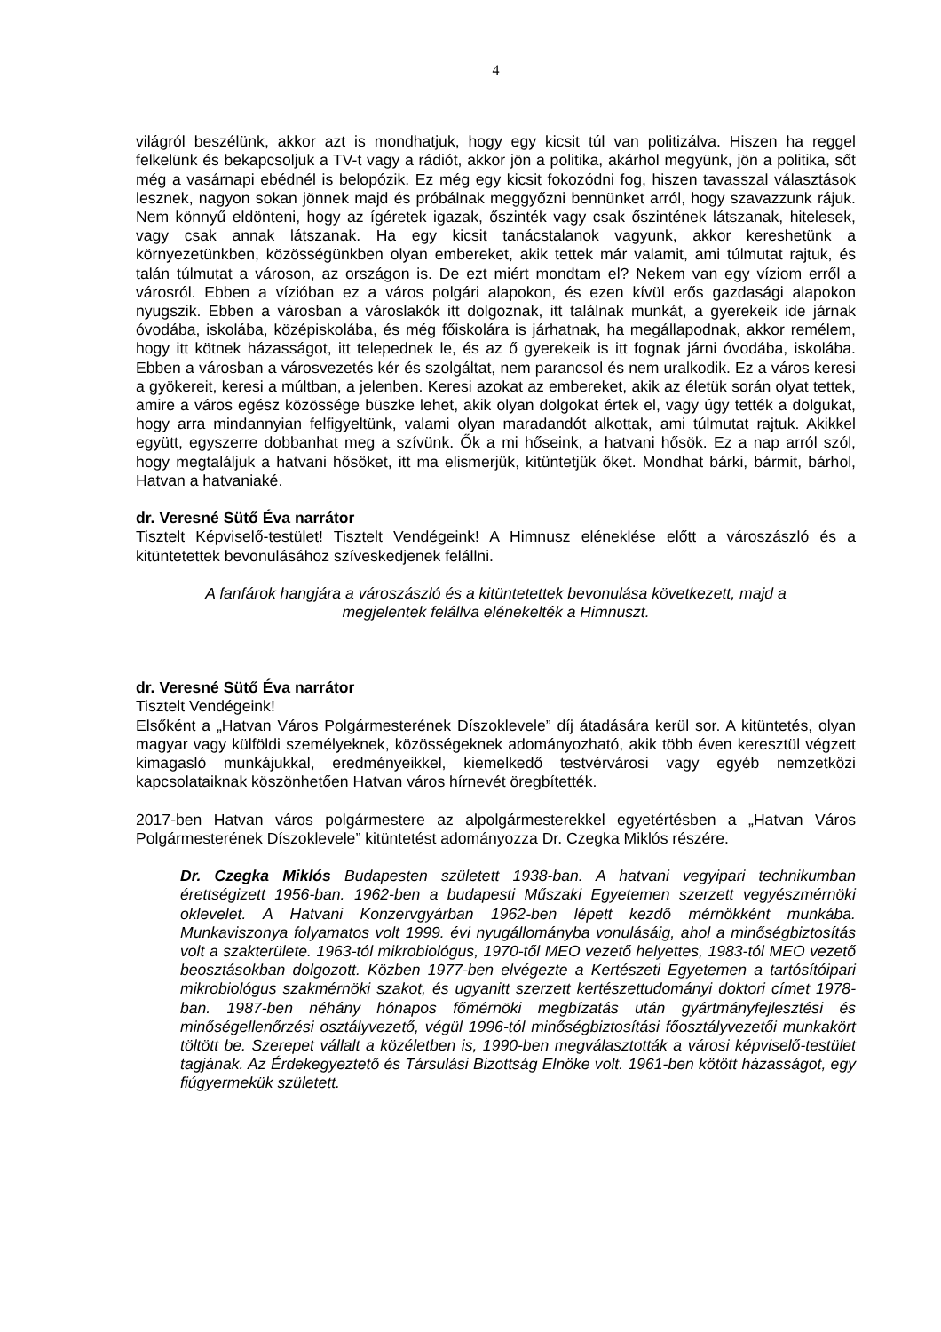4
világról beszélünk, akkor azt is mondhatjuk, hogy egy kicsit túl van politizálva. Hiszen ha reggel felkelünk és bekapcsoljuk a TV-t vagy a rádiót, akkor jön a politika, akárhol megyünk, jön a politika, sőt még a vasárnapi ebédnél is belopózik. Ez még egy kicsit fokozódni fog, hiszen tavasszal választások lesznek, nagyon sokan jönnek majd és próbálnak meggyőzni bennünket arról, hogy szavazzunk rájuk. Nem könnyű eldönteni, hogy az ígéretek igazak, őszinték vagy csak őszintének látszanak, hitelesek, vagy csak annak látszanak. Ha egy kicsit tanácstalanok vagyunk, akkor kereshetünk a környezetünkben, közösségünkben olyan embereket, akik tettek már valamit, ami túlmutat rajtuk, és talán túlmutat a városon, az országon is. De ezt miért mondtam el? Nekem van egy víziom erről a városról. Ebben a vízióban ez a város polgári alapokon, és ezen kívül erős gazdasági alapokon nyugszik. Ebben a városban a városlakók itt dolgoznak, itt találnak munkát, a gyerekeik ide járnak óvodába, iskolába, középiskolába, és még főiskolára is járhatnak, ha megállapodnak, akkor remélem, hogy itt kötnek házasságot, itt telepednek le, és az ő gyerekeik is itt fognak járni óvodába, iskolába. Ebben a városban a városvezetés kér és szolgáltat, nem parancsol és nem uralkodik. Ez a város keresi a gyökereit, keresi a múltban, a jelenben. Keresi azokat az embereket, akik az életük során olyat tettek, amire a város egész közössége büszke lehet, akik olyan dolgokat értek el, vagy úgy tették a dolgukat, hogy arra mindannyian felfigyeltünk, valami olyan maradandót alkottak, ami túlmutat rajtuk. Akikkel együtt, egyszerre dobbanhat meg a szívünk. Ők a mi hőseink, a hatvani hősök. Ez a nap arról szól, hogy megtaláljuk a hatvani hősöket, itt ma elismerjük, kitüntetjük őket. Mondhat bárki, bármit, bárhol, Hatvan a hatvaniaké.
dr. Veresné Sütő Éva narrátor
Tisztelt Képviselő-testület! Tisztelt Vendégeink! A Himnusz eléneklése előtt a városzászló és a kitüntetettek bevonulásához szíveskedjenek felállni.
A fanfárok hangjára a városzászló és a kitüntetettek bevonulása következett, majd a megjelentek felállva elénekelték a Himnuszt.
dr. Veresné Sütő Éva narrátor
Tisztelt Vendégeink!
Elsőként a „Hatvan Város Polgármesterének Díszoklevele” díj átadására kerül sor. A kitüntetés, olyan magyar vagy külföldi személyeknek, közösségeknek adományozható, akik több éven keresztül végzett kimagasló munkájukkal, eredményeikkel, kiemelkedő testvérvárosi vagy egyéb nemzetközi kapcsolataiknak köszönhetően Hatvan város hírnevét öregbítették.
2017-ben Hatvan város polgármestere az alpolgármesterekkel egyetértésben a „Hatvan Város Polgármesterének Díszoklevele” kitüntetést adományozza Dr. Czegka Miklós részére.
Dr. Czegka Miklós Budapesten született 1938-ban. A hatvani vegyipari technikumban érettségizett 1956-ban. 1962-ben a budapesti Műszaki Egyetemen szerzett vegyészmérnöki oklevelet. A Hatvani Konzervgyárban 1962-ben lépett kezdő mérnökként munkába. Munkaviszonya folyamatos volt 1999. évi nyugállományba vonulásáig, ahol a minőségbiztosítás volt a szakterülete. 1963-tól mikrobiológus, 1970-től MEO vezető helyettes, 1983-tól MEO vezető beosztásokban dolgozott. Közben 1977-ben elvégezte a Kertészeti Egyetemen a tartósítóipari mikrobiológus szakmérnöki szakot, és ugyanitt szerzett kertészettudományi doktori címet 1978-ban. 1987-ben néhány hónapos főmérnöki megbízatás után gyártmányfejlesztési és minőségellenőrzési osztályvezető, végül 1996-tól minőségbiztosítási főosztályvezetői munkakört töltött be. Szerepet vállalt a közéletben is, 1990-ben megválasztották a városi képviselő-testület tagjának. Az Érdekegyeztető és Társulási Bizottság Elnöke volt. 1961-ben kötött házasságot, egy fiúgyermekük született.